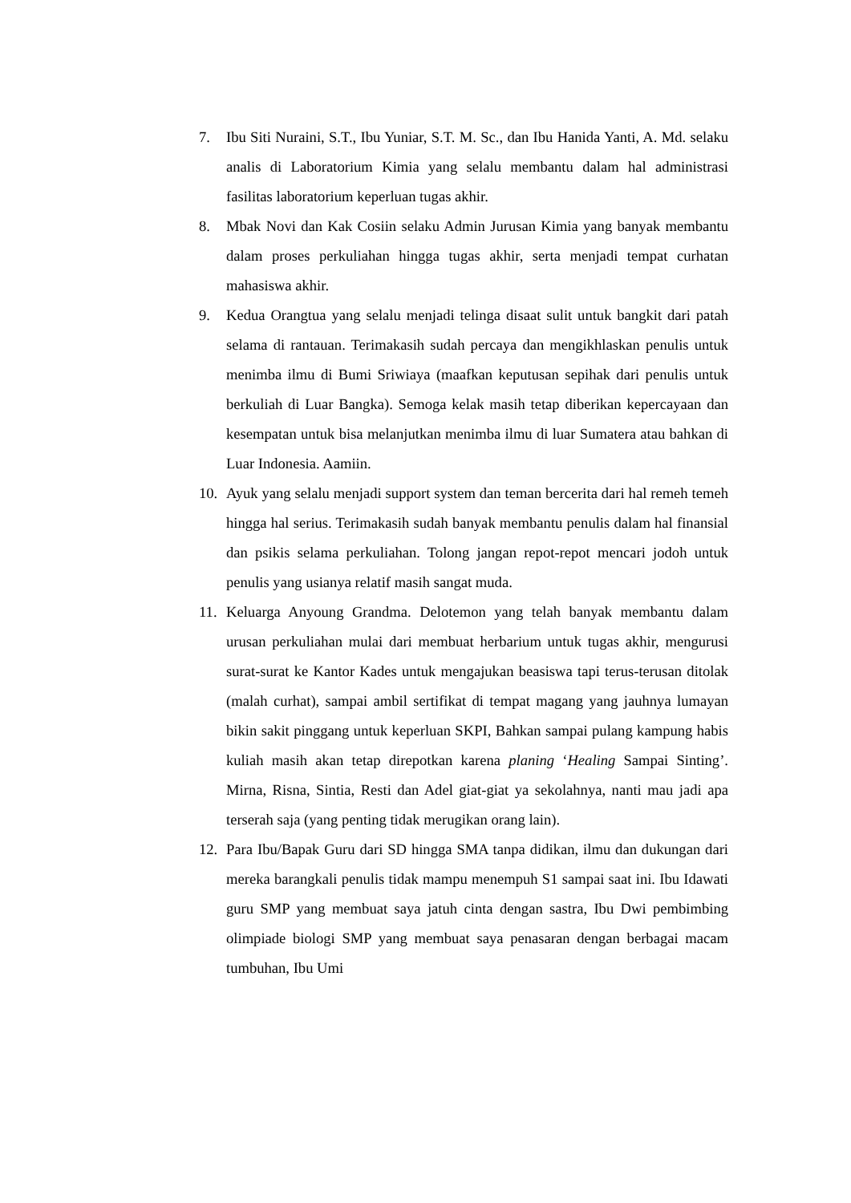7. Ibu Siti Nuraini, S.T., Ibu Yuniar, S.T. M. Sc., dan Ibu Hanida Yanti, A. Md. selaku analis di Laboratorium Kimia yang selalu membantu dalam hal administrasi fasilitas laboratorium keperluan tugas akhir.
8. Mbak Novi dan Kak Cosiin selaku Admin Jurusan Kimia yang banyak membantu dalam proses perkuliahan hingga tugas akhir, serta menjadi tempat curhatan mahasiswa akhir.
9. Kedua Orangtua yang selalu menjadi telinga disaat sulit untuk bangkit dari patah selama di rantauan. Terimakasih sudah percaya dan mengikhlaskan penulis untuk menimba ilmu di Bumi Sriwiaya (maafkan keputusan sepihak dari penulis untuk berkuliah di Luar Bangka). Semoga kelak masih tetap diberikan kepercayaan dan kesempatan untuk bisa melanjutkan menimba ilmu di luar Sumatera atau bahkan di Luar Indonesia. Aamiin.
10. Ayuk yang selalu menjadi support system dan teman bercerita dari hal remeh temeh hingga hal serius. Terimakasih sudah banyak membantu penulis dalam hal finansial dan psikis selama perkuliahan. Tolong jangan repot-repot mencari jodoh untuk penulis yang usianya relatif masih sangat muda.
11. Keluarga Anyoung Grandma. Delotemon yang telah banyak membantu dalam urusan perkuliahan mulai dari membuat herbarium untuk tugas akhir, mengurusi surat-surat ke Kantor Kades untuk mengajukan beasiswa tapi terus-terusan ditolak (malah curhat), sampai ambil sertifikat di tempat magang yang jauhnya lumayan bikin sakit pinggang untuk keperluan SKPI, Bahkan sampai pulang kampung habis kuliah masih akan tetap direpotkan karena planing ‘Healing Sampai Sinting’. Mirna, Risna, Sintia, Resti dan Adel giat-giat ya sekolahnya, nanti mau jadi apa terserah saja (yang penting tidak merugikan orang lain).
12. Para Ibu/Bapak Guru dari SD hingga SMA tanpa didikan, ilmu dan dukungan dari mereka barangkali penulis tidak mampu menempuh S1 sampai saat ini. Ibu Idawati guru SMP yang membuat saya jatuh cinta dengan sastra, Ibu Dwi pembimbing olimpiade biologi SMP yang membuat saya penasaran dengan berbagai macam tumbuhan, Ibu Umi